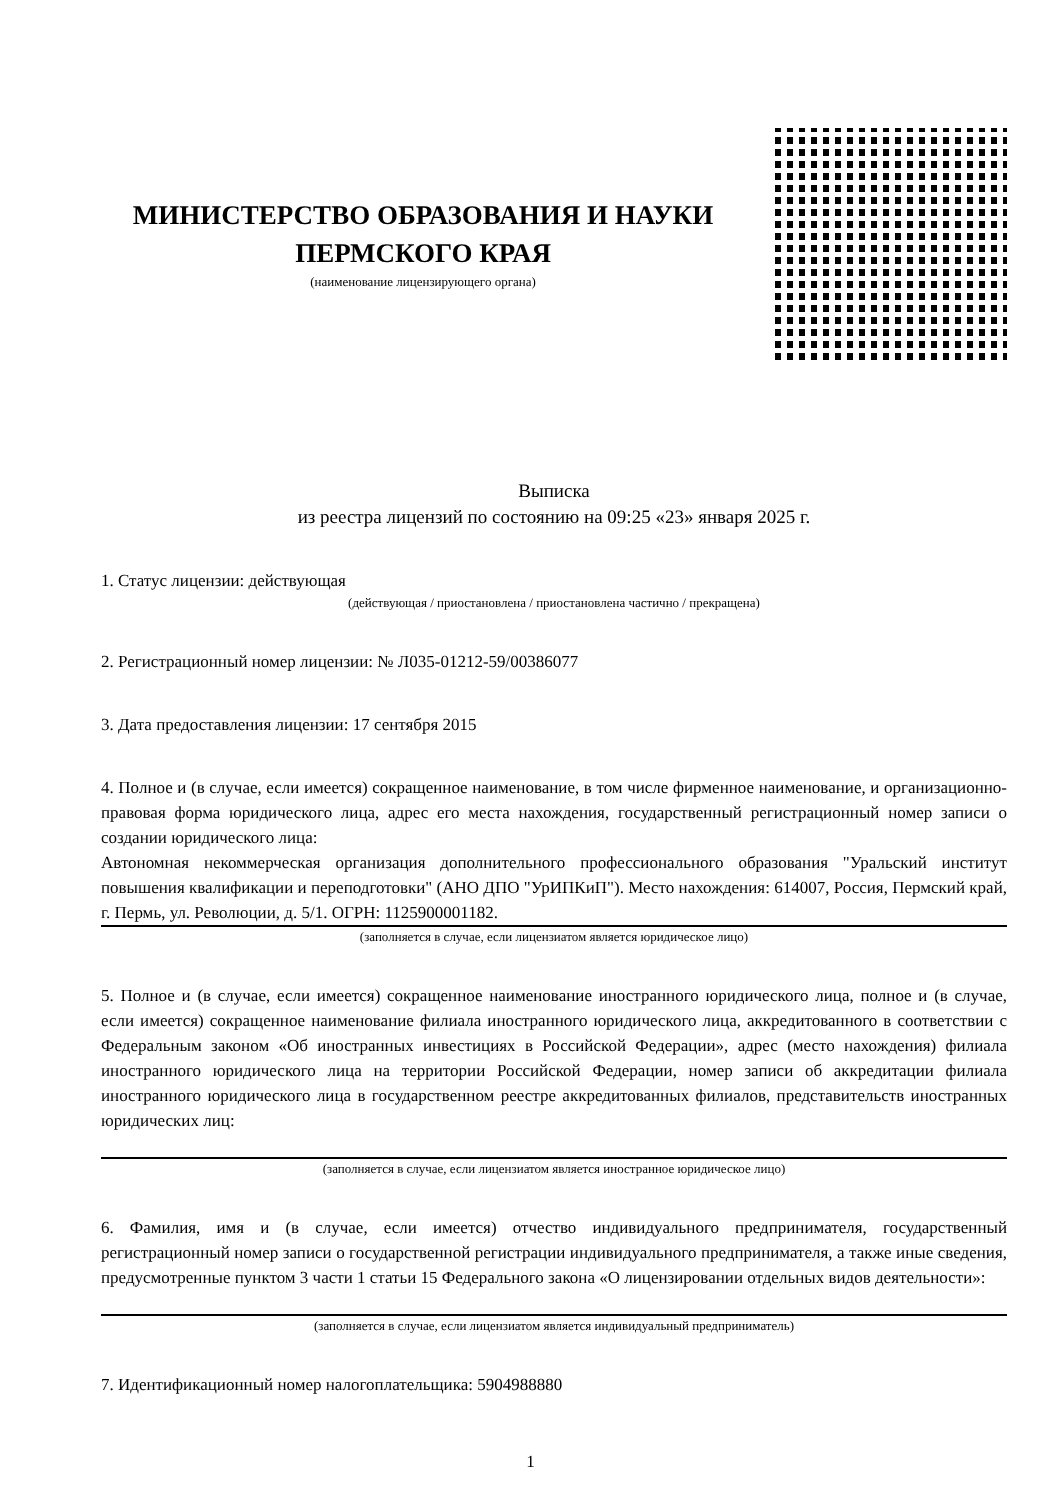МИНИСТЕРСТВО ОБРАЗОВАНИЯ И НАУКИ ПЕРМСКОГО КРАЯ
(наименование лицензирующего органа)
Выписка
из реестра лицензий по состоянию на 09:25 «23» января 2025 г.
1. Статус лицензии: действующая
(действующая / приостановлена / приостановлена частично / прекращена)
2. Регистрационный номер лицензии: № Л035-01212-59/00386077
3. Дата предоставления лицензии: 17 сентября 2015
4. Полное и (в случае, если имеется) сокращенное наименование, в том числе фирменное наименование, и организационно-правовая форма юридического лица, адрес его места нахождения, государственный регистрационный номер записи о создании юридического лица:
Автономная некоммерческая организация дополнительного профессионального образования "Уральский институт повышения квалификации и переподготовки" (АНО ДПО "УрИПКиП"). Место нахождения: 614007, Россия, Пермский край, г. Пермь, ул. Революции, д. 5/1. ОГРН: 1125900001182.
(заполняется в случае, если лицензиатом является юридическое лицо)
5. Полное и (в случае, если имеется) сокращенное наименование иностранного юридического лица, полное и (в случае, если имеется) сокращенное наименование филиала иностранного юридического лица, аккредитованного в соответствии с Федеральным законом «Об иностранных инвестициях в Российской Федерации», адрес (место нахождения) филиала иностранного юридического лица на территории Российской Федерации, номер записи об аккредитации филиала иностранного юридического лица в государственном реестре аккредитованных филиалов, представительств иностранных юридических лиц:
(заполняется в случае, если лицензиатом является иностранное юридическое лицо)
6. Фамилия, имя и (в случае, если имеется) отчество индивидуального предпринимателя, государственный регистрационный номер записи о государственной регистрации индивидуального предпринимателя, а также иные сведения, предусмотренные пунктом 3 части 1 статьи 15 Федерального закона «О лицензировании отдельных видов деятельности»:
(заполняется в случае, если лицензиатом является индивидуальный предприниматель)
7. Идентификационный номер налогоплательщика: 5904988880
1